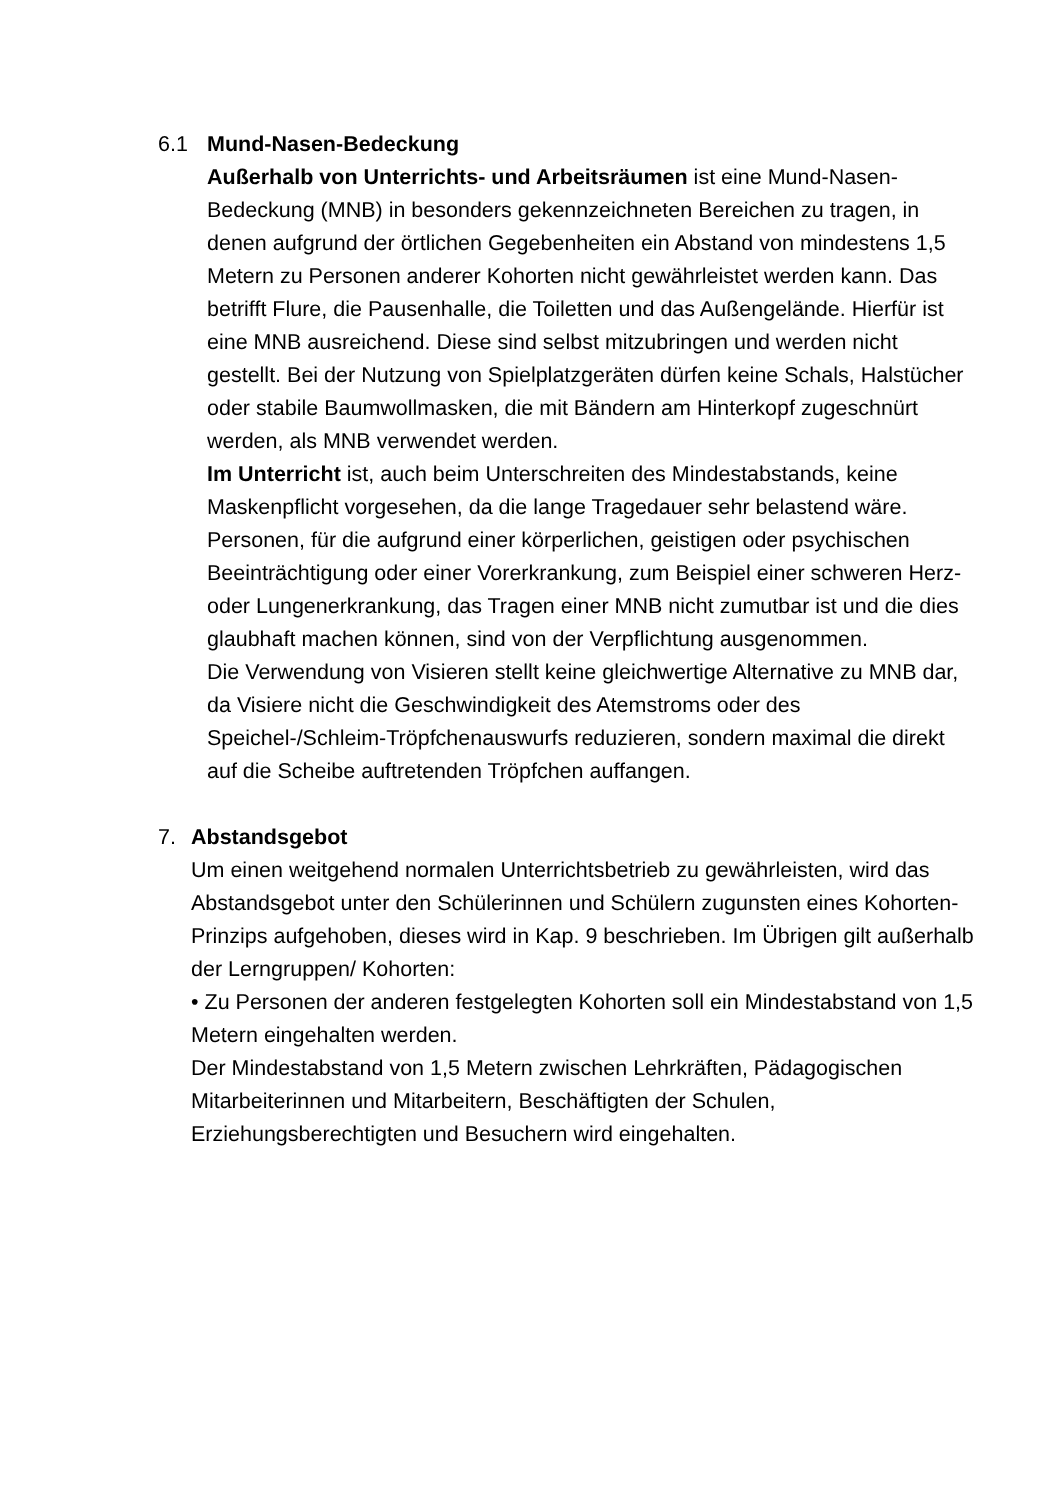6.1 Mund-Nasen-Bedeckung
Außerhalb von Unterrichts- und Arbeitsräumen ist eine Mund-Nasen-Bedeckung (MNB) in besonders gekennzeichneten Bereichen zu tragen, in denen aufgrund der örtlichen Gegebenheiten ein Abstand von mindestens 1,5 Metern zu Personen anderer Kohorten nicht gewährleistet werden kann. Das betrifft Flure, die Pausenhalle, die Toiletten und das Außengelände. Hierfür ist eine MNB ausreichend. Diese sind selbst mitzubringen und werden nicht gestellt. Bei der Nutzung von Spielplatzgeräten dürfen keine Schals, Halstücher oder stabile Baumwollmasken, die mit Bändern am Hinterkopf zugeschnürt werden, als MNB verwendet werden.
Im Unterricht ist, auch beim Unterschreiten des Mindestabstands, keine Maskenpflicht vorgesehen, da die lange Tragedauer sehr belastend wäre. Personen, für die aufgrund einer körperlichen, geistigen oder psychischen Beeinträchtigung oder einer Vorerkrankung, zum Beispiel einer schweren Herz- oder Lungenerkrankung, das Tragen einer MNB nicht zumutbar ist und die dies glaubhaft machen können, sind von der Verpflichtung ausgenommen.
Die Verwendung von Visieren stellt keine gleichwertige Alternative zu MNB dar, da Visiere nicht die Geschwindigkeit des Atemstroms oder des Speichel-/Schleim-Tröpfchenauswurfs reduzieren, sondern maximal die direkt auf die Scheibe auftretenden Tröpfchen auffangen.
7. Abstandsgebot
Um einen weitgehend normalen Unterrichtsbetrieb zu gewährleisten, wird das Abstandsgebot unter den Schülerinnen und Schülern zugunsten eines Kohorten-Prinzips aufgehoben, dieses wird in Kap. 9 beschrieben. Im Übrigen gilt außerhalb der Lerngruppen/ Kohorten:
• Zu Personen der anderen festgelegten Kohorten soll ein Mindestabstand von 1,5 Metern eingehalten werden.
Der Mindestabstand von 1,5 Metern zwischen Lehrkräften, Pädagogischen Mitarbeiterinnen und Mitarbeitern, Beschäftigten der Schulen, Erziehungsberechtigten und Besuchern wird eingehalten.